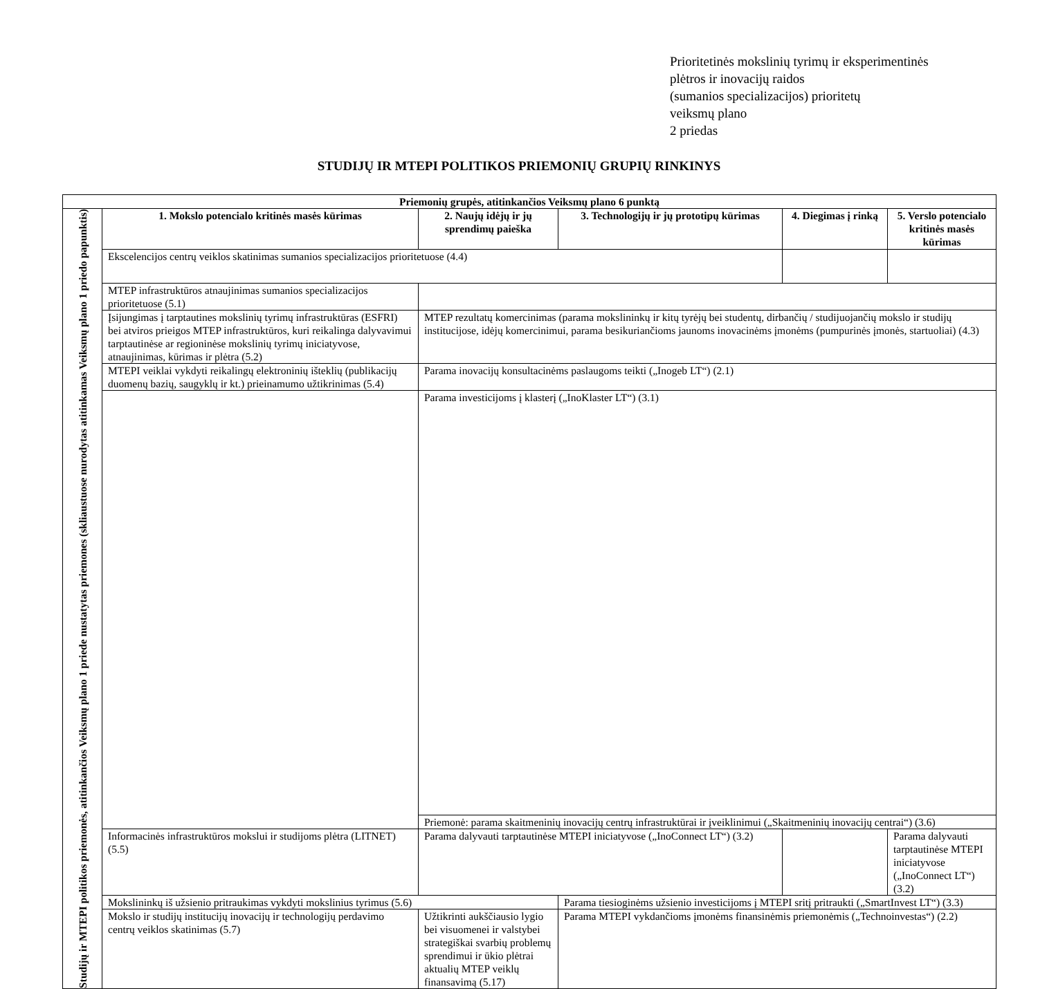Prioritetinės mokslinių tyrimų ir eksperimentinės
plėtros ir inovacijų raidos
(sumanios specializacijos) prioritetų
veiksmų plano
2 priedas
STUDIJŲ IR MTEPI POLITIKOS PRIEMONIŲ GRUPIŲ RINKINYS
| Priemonių grupės, atitinkančios Veiksmų plano 6 punktą | | | | | |
| --- | --- | --- | --- | --- | --- |
| Studijų ir MTEPI politikos priemonės, atitinkančios Veiksmų plano 1 priede nustatytas priemones (skliaustuose nurodytas atitinkamas Veiksmų plano 1 priedo papunktis) | 1. Mokslo potencialo kritinės masės kūrimas | 2. Naujų idėjų ir jų sprendimų paieška | 3. Technologijų ir jų prototipų kūrimas | 4. Diegimas į rinką | 5. Verslo potencialo kritinės masės kūrimas |
| | Ekscelencijos centrų veiklos skatinimas sumanios specializacijos prioritetuose (4.4) | | | | |
| | MTEP infrastruktūros atnaujinimas sumanios specializacijos prioritetuose (5.1) | | | | |
| | Įsijungimas į tarptautines mokslinių tyrimų infrastruktūras (ESFRI) bei atviros prieigos MTEP infrastruktūros, kuri reikalinga dalyvavimui tarptautinėse ar regioninėse mokslinių tyrimų iniciatyvose, atnaujinimas, kūrimas ir plėtra (5.2) | MTEP rezultatų komercinimas (parama mokslininkų ir kitų tyrėjų bei studentų, dirbančių / studijuojančių mokslo ir studijų institucijose, idėjų komercinimui, parama besikuriančioms jaunoms inovacinėms įmonėms (pumpurinės įmonės, startuoliai) (4.3) | | | |
| | MTEPI veiklai vykdyti reikalingų elektroninių išteklių (publikacijų duomenų bazių, saugyklų ir kt.) prieinamumo užtikrinimas (5.4) | Parama inovacijų konsultacinėms paslaugoms teikti („Inogeb LT“) (2.1) | | | |
| | | Parama investicijoms į klasterį („InoKlaster LT“) (3.1) | | | |
| | | Priemonė: parama skaitmeninių inovacijų centrų infrastruktūrai ir įveiklinimui („Skaitmeninių inovacijų centrai“) (3.6) | | | |
| | Informacinės infrastruktūros mokslui ir studijoms plėtra (LITNET) (5.5) | Parama dalyvauti tarptautinėse MTEPI iniciatyvose („InoConnect LT“) (3.2) | | | Parama dalyvauti tarptautinėse MTEPI iniciatyvose („InoConnect LT“) (3.2) |
| | Mokslininkų iš užsienio pritraukimas vykdyti mokslinius tyrimus (5.6) | | Parama tiesioginėms užsienio investicijoms į MTEPI sritį pritraukti („SmartInvest LT“) (3.3) | | |
| | Mokslo ir studijų institucijų inovacijų ir technologijų perdavimo centrų veiklos skatinimas (5.7) | Užtikrinti aukščiausio lygio bei visuomenei ir valstybei strategiškai svarbių problemų sprendimui ir ūkio plėtrai aktualių MTEP veiklų finansavimą (5.17) | Parama MTEPI vykdančioms įmonėms finansinėmis priemonėmis („Technoinvestas“) (2.2) | | |